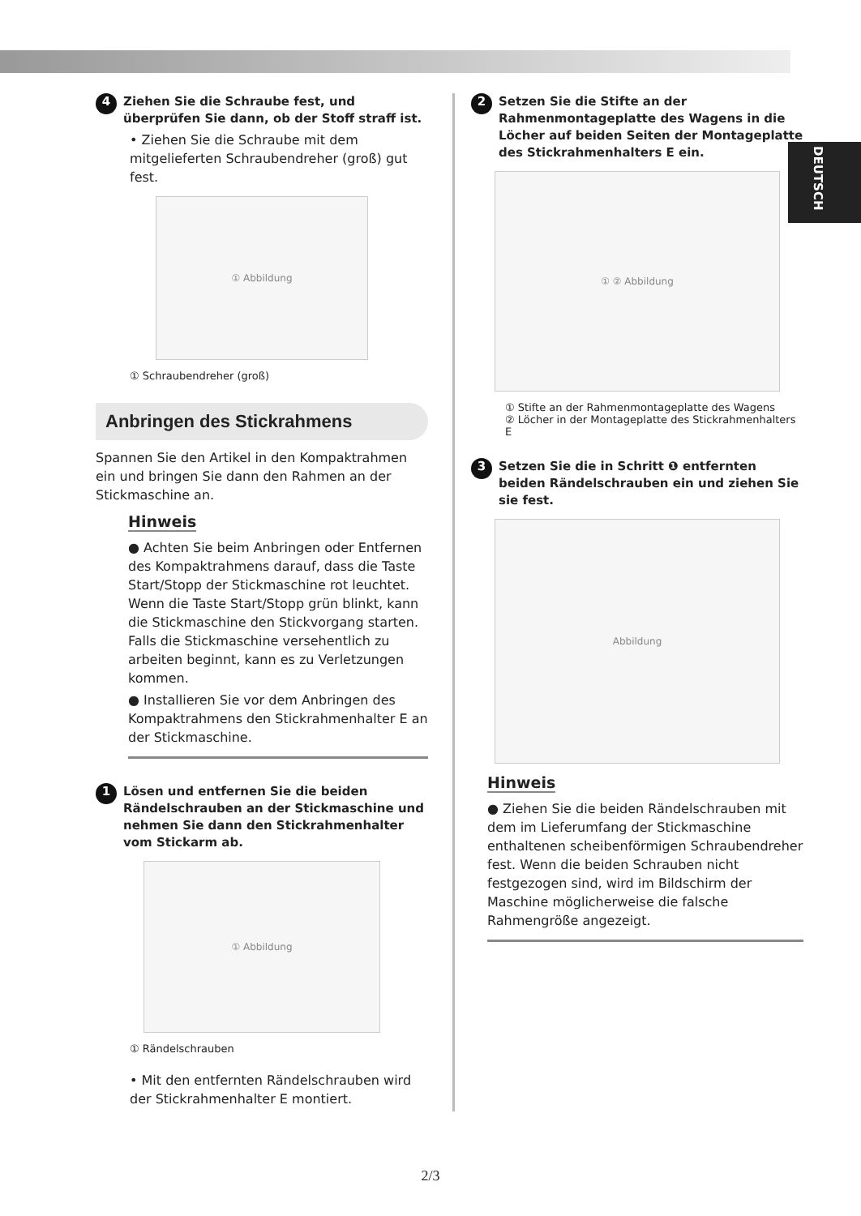DEUTSCH
4 Ziehen Sie die Schraube fest, und überprüfen Sie dann, ob der Stoff straff ist.
• Ziehen Sie die Schraube mit dem mitgelieferten Schraubendreher (groß) gut fest.
① Abbildung
① Schraubendreher (groß)
Anbringen des Stickrahmens
Spannen Sie den Artikel in den Kompaktrahmen ein und bringen Sie dann den Rahmen an der Stickmaschine an.
Hinweis
● Achten Sie beim Anbringen oder Entfernen des Kompaktrahmens darauf, dass die Taste Start/Stopp der Stickmaschine rot leuchtet. Wenn die Taste Start/Stopp grün blinkt, kann die Stickmaschine den Stickvorgang starten. Falls die Stickmaschine versehentlich zu arbeiten beginnt, kann es zu Verletzungen kommen.
● Installieren Sie vor dem Anbringen des Kompaktrahmens den Stickrahmenhalter E an der Stickmaschine.
1 Lösen und entfernen Sie die beiden Rändelschrauben an der Stickmaschine und nehmen Sie dann den Stickrahmenhalter vom Stickarm ab.
① Abbildung
① Rändelschrauben
• Mit den entfernten Rändelschrauben wird der Stickrahmenhalter E montiert.
2 Setzen Sie die Stifte an der Rahmenmontageplatte des Wagens in die Löcher auf beiden Seiten der Montageplatte des Stickrahmenhalters E ein.
① ② Abbildung
① Stifte an der Rahmenmontageplatte des Wagens
② Löcher in der Montageplatte des Stickrahmenhalters E
3 Setzen Sie die in Schritt ❶ entfernten beiden Rändelschrauben ein und ziehen Sie sie fest.
Abbildung
Hinweis
● Ziehen Sie die beiden Rändelschrauben mit dem im Lieferumfang der Stickmaschine enthaltenen scheibenförmigen Schraubendreher fest. Wenn die beiden Schrauben nicht festgezogen sind, wird im Bildschirm der Maschine möglicherweise die falsche Rahmengröße angezeigt.
2/3